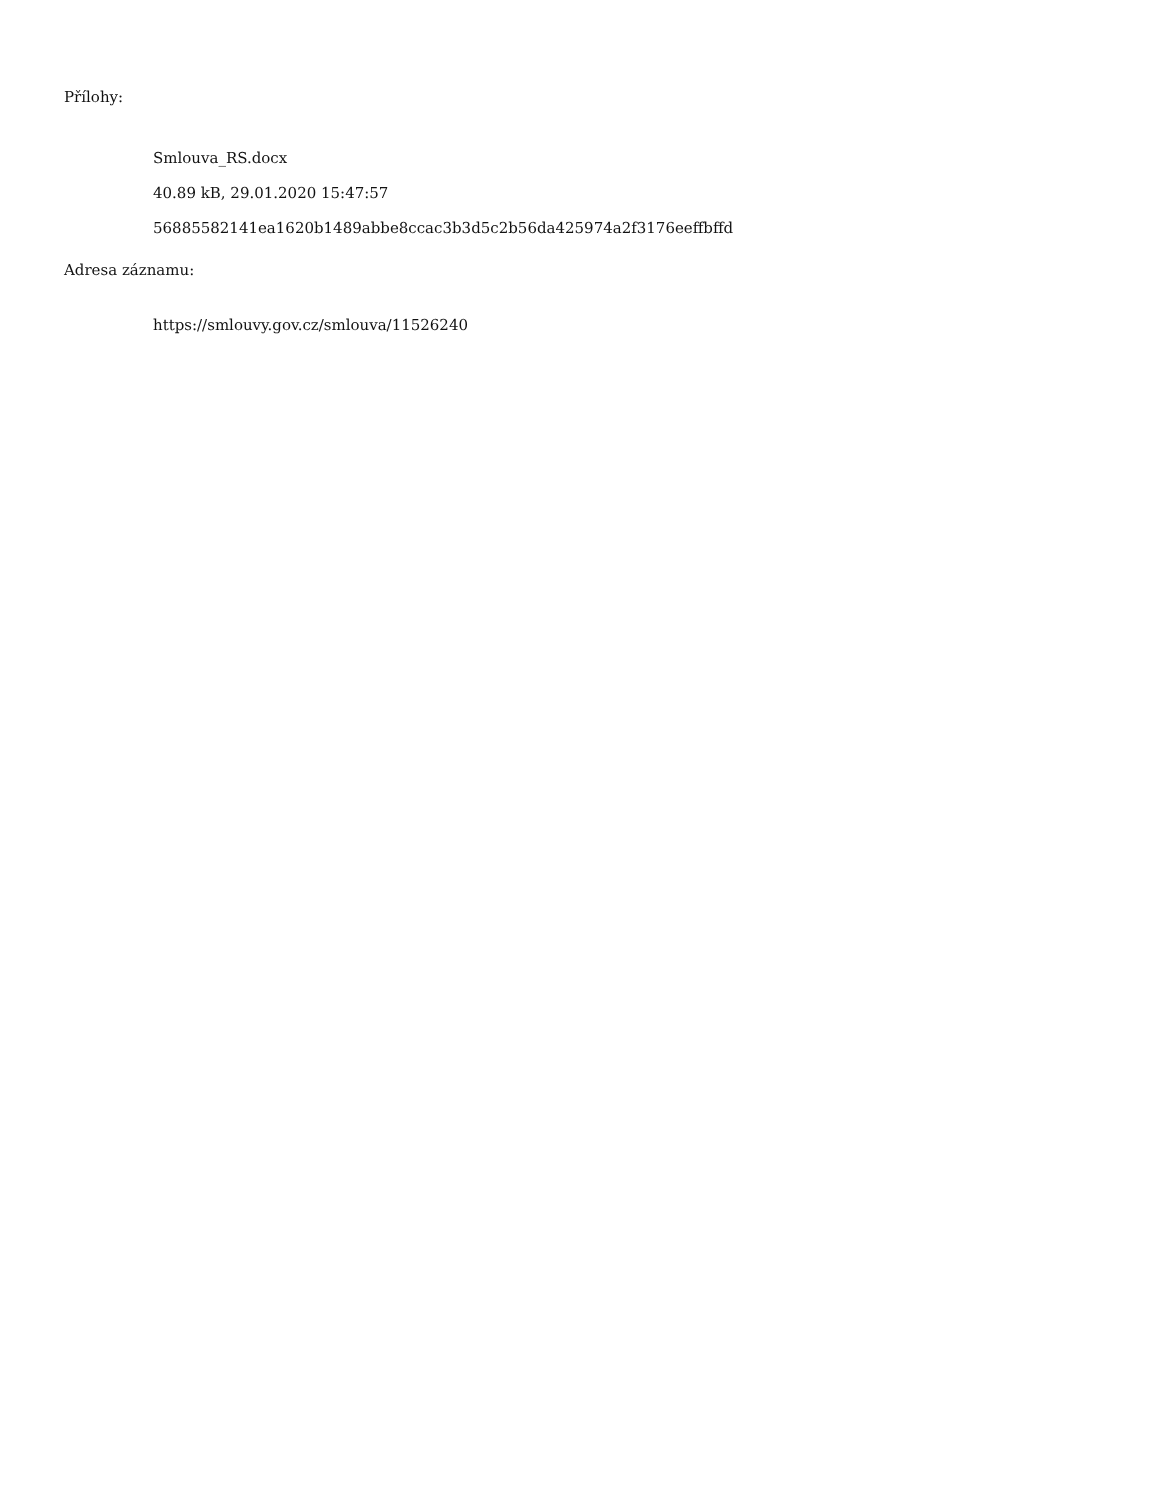Přílohy:
Smlouva_RS.docx
40.89 kB, 29.01.2020 15:47:57
56885582141ea1620b1489abbe8ccac3b3d5c2b56da425974a2f3176eeffbffd
Adresa záznamu:
https://smlouvy.gov.cz/smlouva/11526240